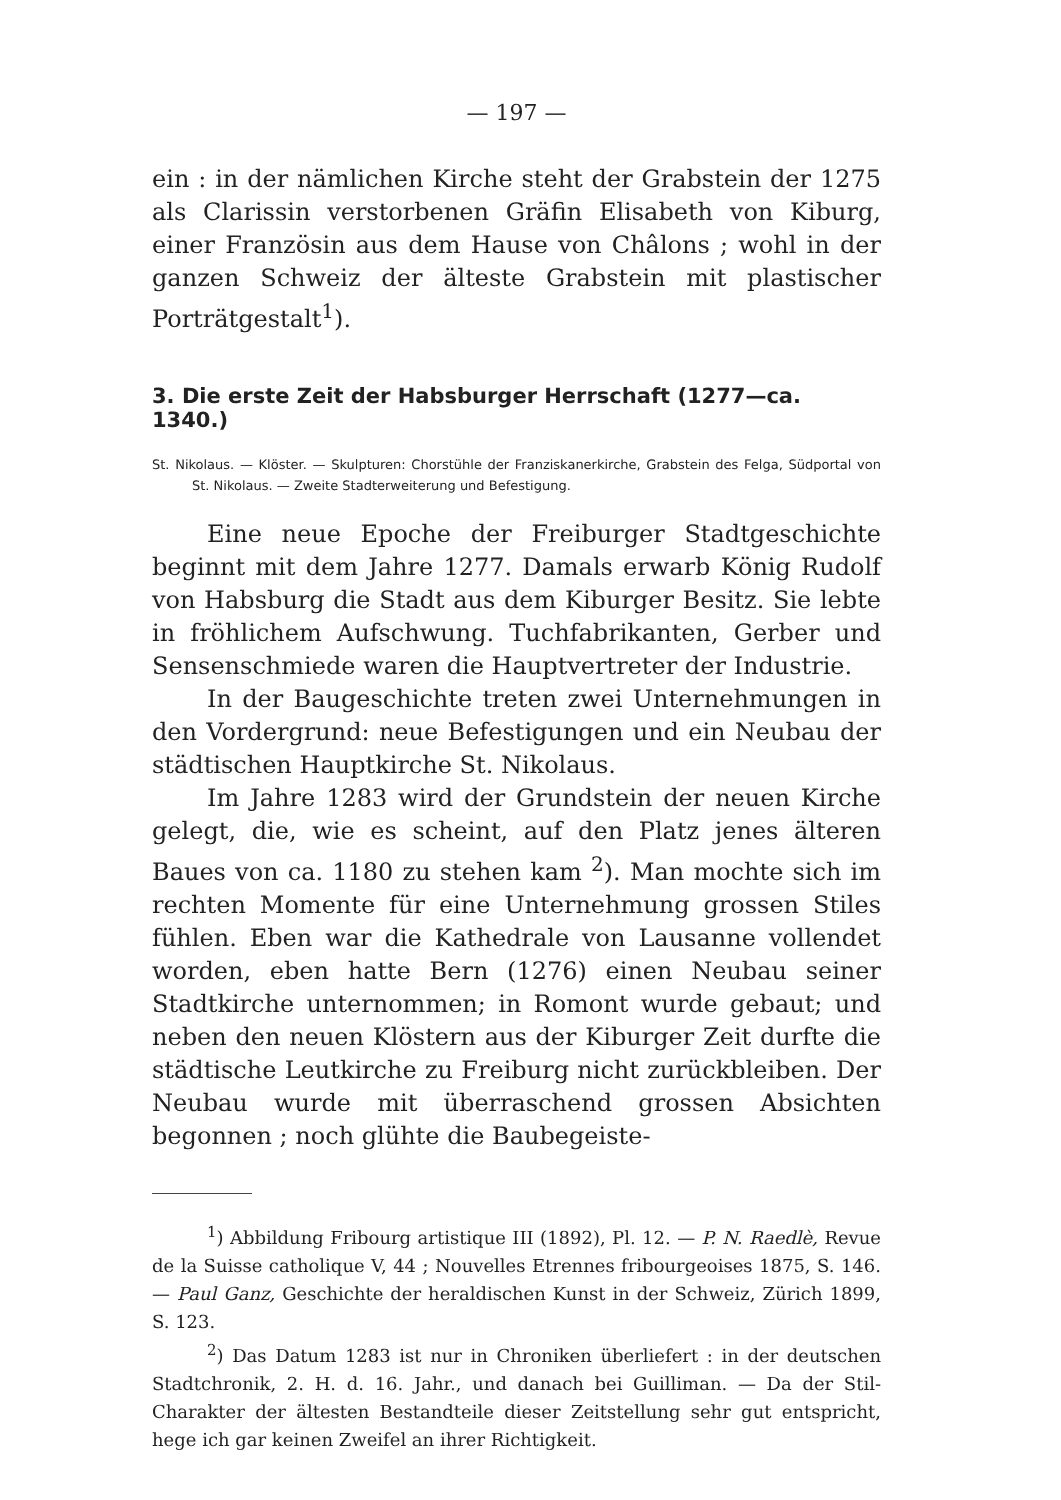— 197 —
ein : in der nämlichen Kirche steht der Grabstein der 1275 als Clarissin verstorbenen Gräfin Elisabeth von Kiburg, einer Französin aus dem Hause von Châlons ; wohl in der ganzen Schweiz der älteste Grabstein mit plastischer Porträtgestalt<sup>1</sup>).
3. Die erste Zeit der Habsburger Herrschaft (1277—ca. 1340.)
St. Nikolaus. — Klöster. — Skulpturen: Chorstühle der Franziskanerkirche, Grabstein des Felga, Südportal von St. Nikolaus. — Zweite Stadterweiterung und Befestigung.
Eine neue Epoche der Freiburger Stadtgeschichte beginnt mit dem Jahre 1277. Damals erwarb König Rudolf von Habsburg die Stadt aus dem Kiburger Besitz. Sie lebte in fröhlichem Aufschwung. Tuchfabrikanten, Gerber und Sensenschmiede waren die Hauptvertreter der Industrie.
In der Baugeschichte treten zwei Unternehmungen in den Vordergrund: neue Befestigungen und ein Neubau der städtischen Hauptkirche St. Nikolaus.
Im Jahre 1283 wird der Grundstein der neuen Kirche gelegt, die, wie es scheint, auf den Platz jenes älteren Baues von ca. 1180 zu stehen kam <sup>2</sup>). Man mochte sich im rechten Momente für eine Unternehmung grossen Stiles fühlen. Eben war die Kathedrale von Lausanne vollendet worden, eben hatte Bern (1276) einen Neubau seiner Stadtkirche unternommen; in Romont wurde gebaut; und neben den neuen Klöstern aus der Kiburger Zeit durfte die städtische Leutkirche zu Freiburg nicht zurückbleiben. Der Neubau wurde mit überraschend grossen Absichten begonnen ; noch glühte die Baubegeiste-
<sup>1</sup>) Abbildung Fribourg artistique III (1892), Pl. 12. — P. N. Raedlè, Revue de la Suisse catholique V, 44 ; Nouvelles Etrennes fribourgeoises 1875, S. 146. — Paul Ganz, Geschichte der heraldischen Kunst in der Schweiz, Zürich 1899, S. 123.
<sup>2</sup>) Das Datum 1283 ist nur in Chroniken überliefert : in der deutschen Stadtchronik, 2. H. d. 16. Jahr., und danach bei Guilliman. — Da der Stil-Charakter der ältesten Bestandteile dieser Zeitstellung sehr gut entspricht, hege ich gar keinen Zweifel an ihrer Richtigkeit.